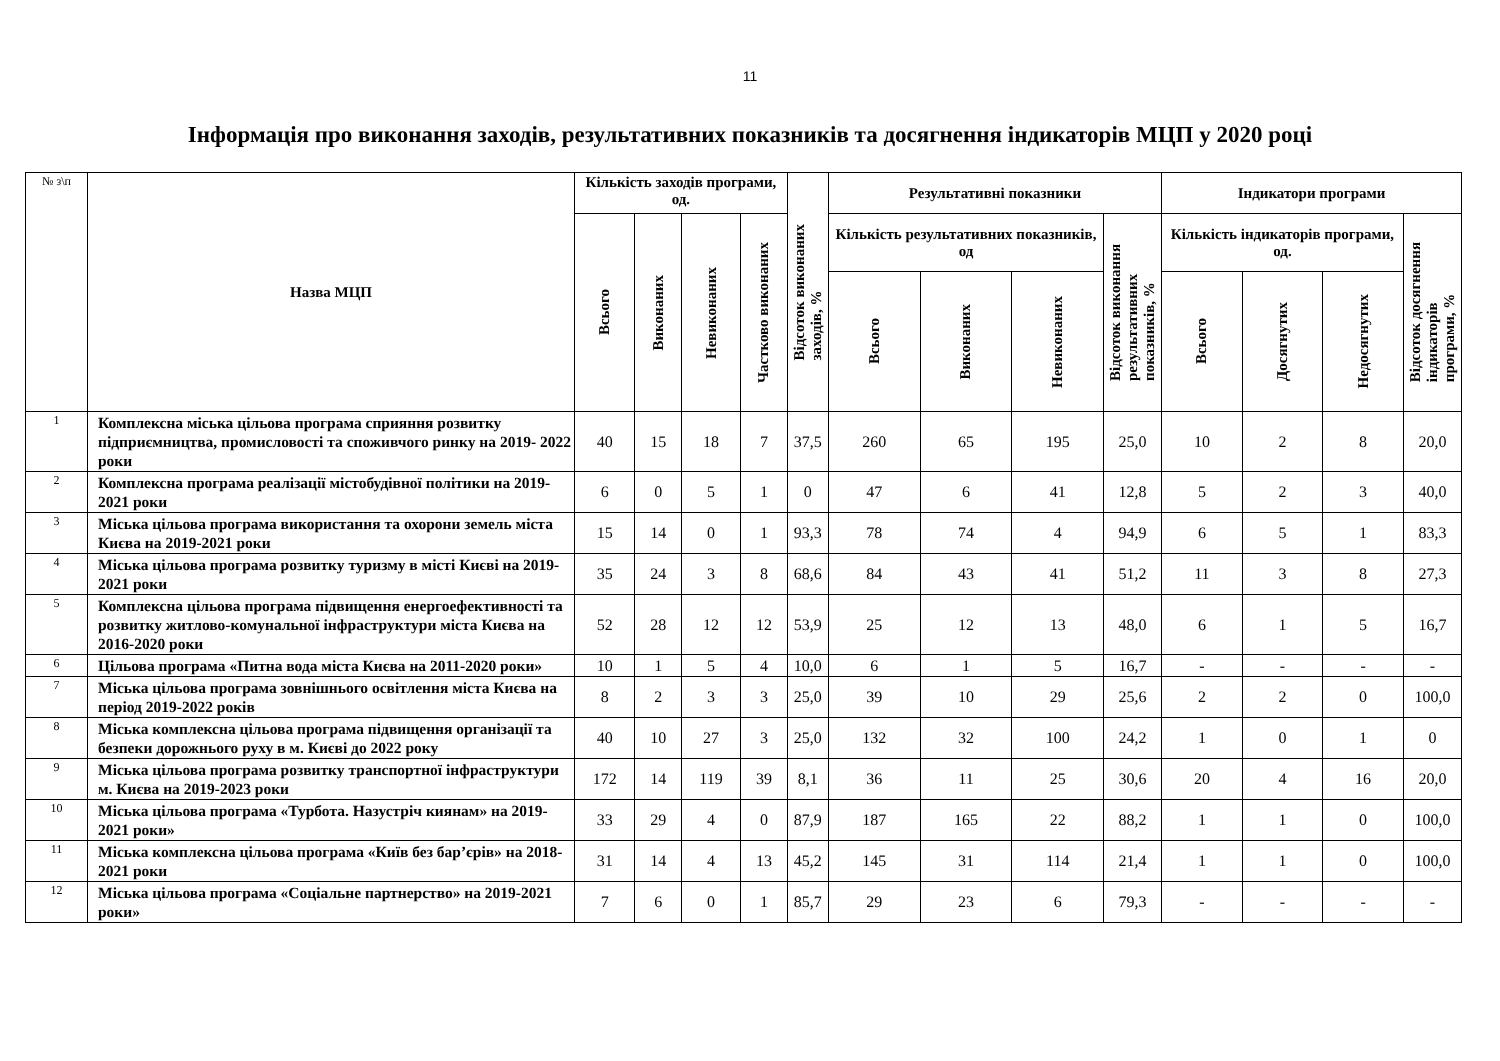11
Інформація про виконання заходів, результативних показників та досягнення індикаторів МЦП у 2020 році
| № з\п | Назва МЦП | Кількість заходів програми, од. | | | | Відсоток виконаних заходів, % | Результативні показники | | | | Індикатори програми | | | |
| --- | --- | --- | --- | --- | --- | --- | --- | --- | --- | --- | --- | --- | --- | --- |
| | | Всього | Виконаних | Невиконаних | Частково виконаних | | Кількість результативних показників, од | | | Відсоток виконання результативних показників, % | Кількість індикаторів програми, од. | | | Відсоток досягнення індикаторів програми, % |
| | | | | | | | Всього | Виконаних | Невиконаних | | Всього | Досягнутих | Недосягнутих | |
| 1 | Комплексна міська цільова програма сприяння розвитку підприємництва, промисловості та споживчого ринку на 2019- 2022 роки | 40 | 15 | 18 | 7 | 37,5 | 260 | 65 | 195 | 25,0 | 10 | 2 | 8 | 20,0 |
| 2 | Комплексна програма реалізації містобудівної політики на 2019-2021 роки | 6 | 0 | 5 | 1 | 0 | 47 | 6 | 41 | 12,8 | 5 | 2 | 3 | 40,0 |
| 3 | Міська цільова програма використання та охорони земель міста Києва на 2019-2021 роки | 15 | 14 | 0 | 1 | 93,3 | 78 | 74 | 4 | 94,9 | 6 | 5 | 1 | 83,3 |
| 4 | Міська цільова програма розвитку туризму в місті Києві на 2019- 2021 роки | 35 | 24 | 3 | 8 | 68,6 | 84 | 43 | 41 | 51,2 | 11 | 3 | 8 | 27,3 |
| 5 | Комплексна цільова програма підвищення енергоефективності та розвитку житлово-комунальної інфраструктури міста Києва на 2016-2020 роки | 52 | 28 | 12 | 12 | 53,9 | 25 | 12 | 13 | 48,0 | 6 | 1 | 5 | 16,7 |
| 6 | Цільова програма «Питна вода міста Києва на 2011-2020 роки» | 10 | 1 | 5 | 4 | 10,0 | 6 | 1 | 5 | 16,7 | - | - | - | - |
| 7 | Міська цільова програма зовнішнього освітлення міста Києва на період 2019-2022 років | 8 | 2 | 3 | 3 | 25,0 | 39 | 10 | 29 | 25,6 | 2 | 2 | 0 | 100,0 |
| 8 | Міська комплексна цільова програма підвищення організації та безпеки дорожнього руху в м. Києві до 2022 року | 40 | 10 | 27 | 3 | 25,0 | 132 | 32 | 100 | 24,2 | 1 | 0 | 1 | 0 |
| 9 | Міська цільова програма розвитку транспортної інфраструктури м. Києва на 2019-2023 роки | 172 | 14 | 119 | 39 | 8,1 | 36 | 11 | 25 | 30,6 | 20 | 4 | 16 | 20,0 |
| 10 | Міська цільова програма «Турбота. Назустріч киянам» на 2019-2021 роки» | 33 | 29 | 4 | 0 | 87,9 | 187 | 165 | 22 | 88,2 | 1 | 1 | 0 | 100,0 |
| 11 | Міська комплексна цільова програма «Київ без бар’єрів» на 2018-2021 роки | 31 | 14 | 4 | 13 | 45,2 | 145 | 31 | 114 | 21,4 | 1 | 1 | 0 | 100,0 |
| 12 | Міська цільова програма «Соціальне партнерство» на 2019-2021 роки» | 7 | 6 | 0 | 1 | 85,7 | 29 | 23 | 6 | 79,3 | - | - | - | - |